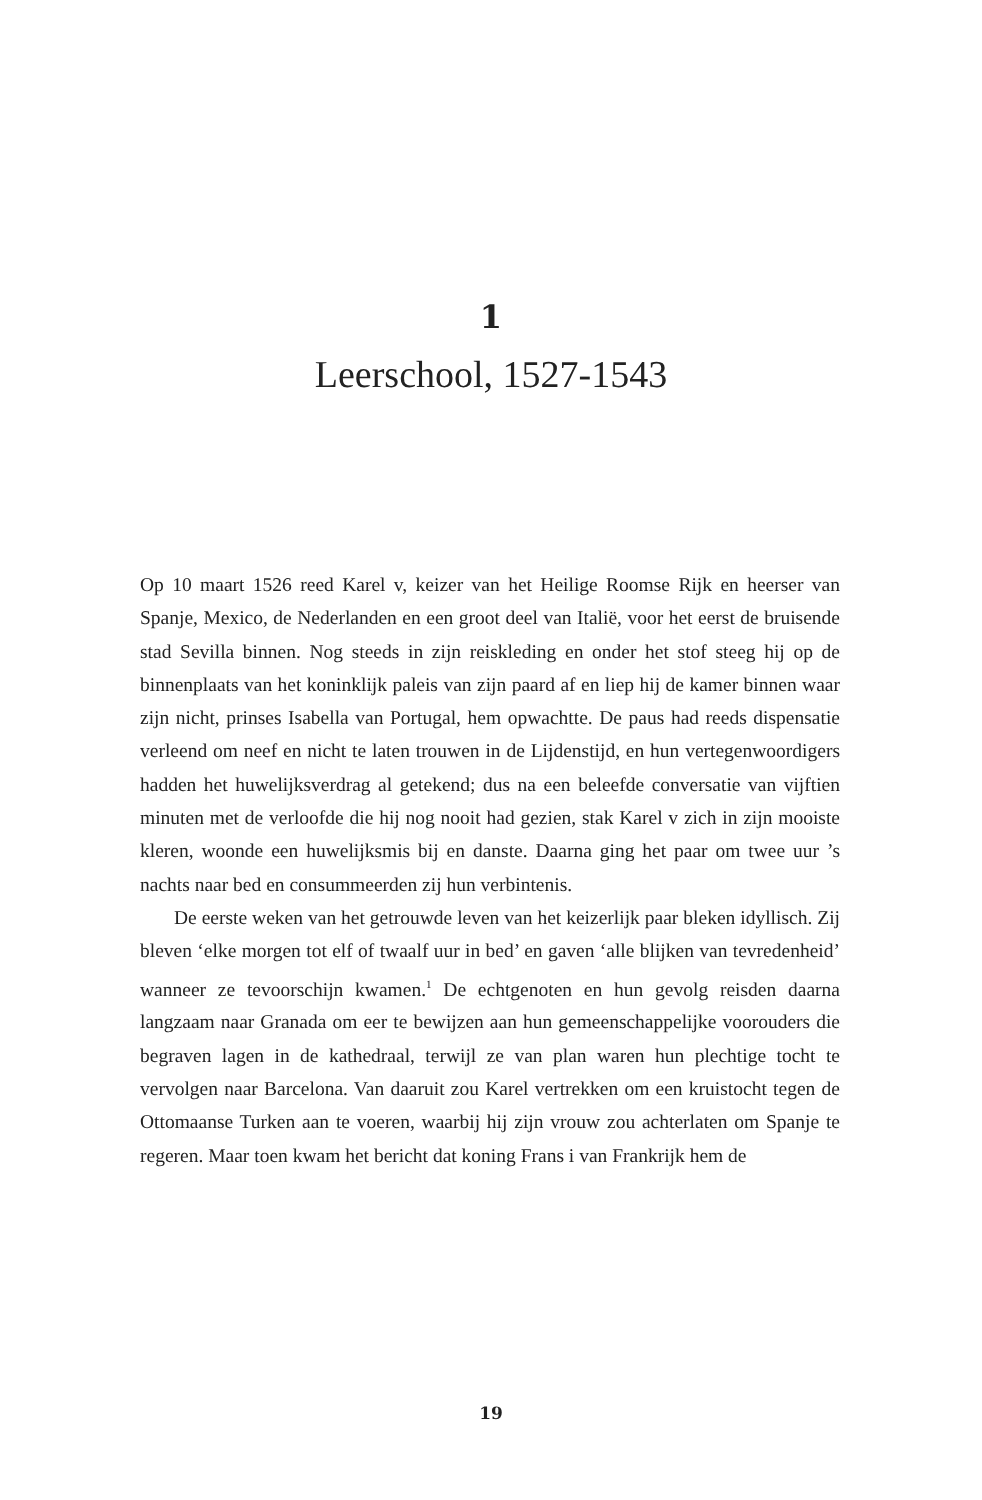1
Leerschool, 1527-1543
Op 10 maart 1526 reed Karel v, keizer van het Heilige Roomse Rijk en heerser van Spanje, Mexico, de Nederlanden en een groot deel van Italië, voor het eerst de bruisende stad Sevilla binnen. Nog steeds in zijn reiskleding en onder het stof steeg hij op de binnenplaats van het koninklijk paleis van zijn paard af en liep hij de kamer binnen waar zijn nicht, prinses Isabella van Portugal, hem opwachtte. De paus had reeds dispensatie verleend om neef en nicht te laten trouwen in de Lijdenstijd, en hun vertegenwoordigers hadden het huwelijksverdrag al getekend; dus na een beleefde conversatie van vijftien minuten met de verloofde die hij nog nooit had gezien, stak Karel v zich in zijn mooiste kleren, woonde een huwelijksmis bij en danste. Daarna ging het paar om twee uur ’s nachts naar bed en consummeerden zij hun verbintenis.
De eerste weken van het getrouwde leven van het keizerlijk paar bleken idyllisch. Zij bleven ‘elke morgen tot elf of twaalf uur in bed’ en gaven ‘alle blijken van tevredenheid’ wanneer ze tevoorschijn kwamen.<sup>1</sup> De echtgenoten en hun gevolg reisden daarna langzaam naar Granada om eer te bewijzen aan hun gemeenschappelijke voorouders die begraven lagen in de kathedraal, terwijl ze van plan waren hun plechtige tocht te vervolgen naar Barcelona. Van daaruit zou Karel vertrekken om een kruistocht tegen de Ottomaanse Turken aan te voeren, waarbij hij zijn vrouw zou achterlaten om Spanje te regeren. Maar toen kwam het bericht dat koning Frans i van Frankrijk hem de
19